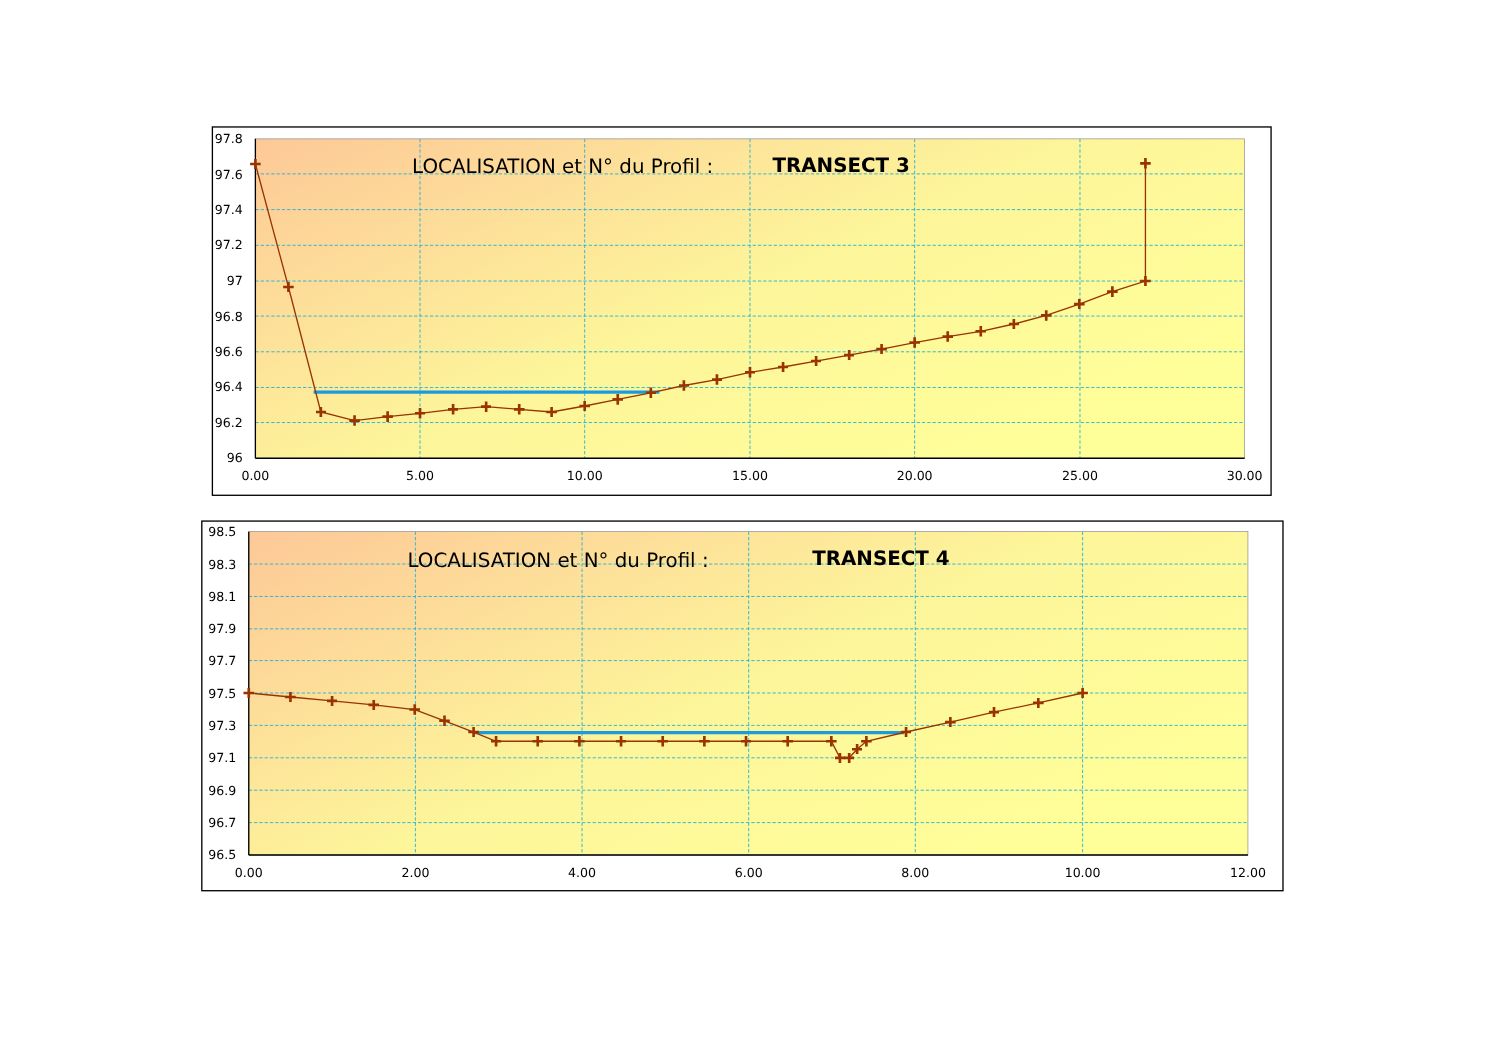LOCALISATION et N° du Profil :
TRANSECT 3
97.8
97.6
97.4
97.2
97
96.8
96.6
96.4
96.2
96
0.00
5.00
10.00
15.00
20.00
25.00
30.00
LOCALISATION et N° du Profil :
TRANSECT 4
98.5
98.3
98.1
97.9
97.7
97.5
97.3
97.1
96.9
96.7
96.5
0.00
2.00
4.00
6.00
8.00
10.00
12.00